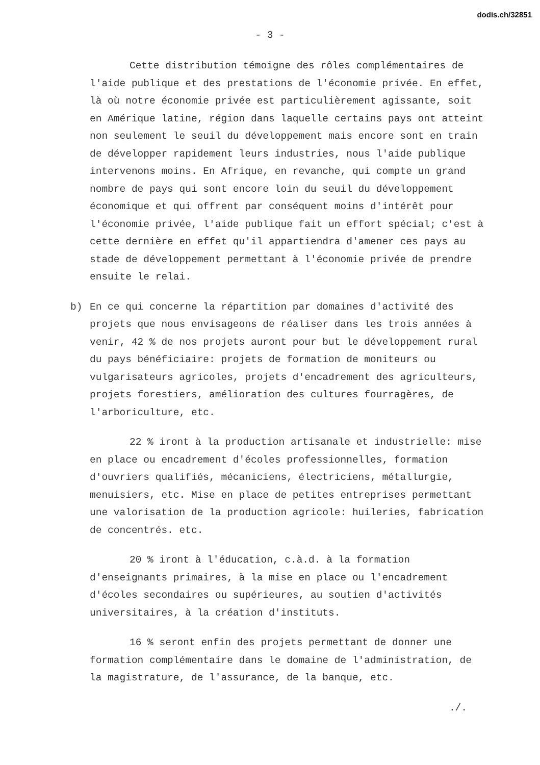dodis.ch/32851
- 3 -
Cette distribution témoigne des rôles complémentaires de l'aide publique et des prestations de l'économie privée. En effet, là où notre économie privée est particulièrement agissante, soit en Amérique latine, région dans laquelle certains pays ont atteint non seulement le seuil du développement mais encore sont en train de développer rapidement leurs industries, nous l'aide publique intervenons moins. En Afrique, en revanche, qui compte un grand nombre de pays qui sont encore loin du seuil du développement économique et qui offrent par conséquent moins d'intérêt pour l'économie privée, l'aide publique fait un effort spécial; c'est à cette dernière en effet qu'il appartiendra d'amener ces pays au stade de développement permettant à l'économie privée de prendre ensuite le relai.
b) En ce qui concerne la répartition par domaines d'activité des projets que nous envisageons de réaliser dans les trois années à venir, 42 % de nos projets auront pour but le développement rural du pays bénéficiaire: projets de formation de moniteurs ou vulgarisateurs agricoles, projets d'encadrement des agriculteurs, projets forestiers, amélioration des cultures fourragères, de l'arboriculture, etc.
22 % iront à la production artisanale et industrielle: mise en place ou encadrement d'écoles professionnelles, formation d'ouvriers qualifiés, mécaniciens, électriciens, métallurgie, menuisiers, etc. Mise en place de petites entreprises permettant une valorisation de la production agricole: huileries, fabrication de concentrés. etc.
20 % iront à l'éducation, c.à.d. à la formation d'enseignants primaires, à la mise en place ou l'encadrement d'écoles secondaires ou supérieures, au soutien d'activités universitaires, à la création d'instituts.
16 % seront enfin des projets permettant de donner une formation complémentaire dans le domaine de l'administration, de la magistrature, de l'assurance, de la banque, etc.
./.